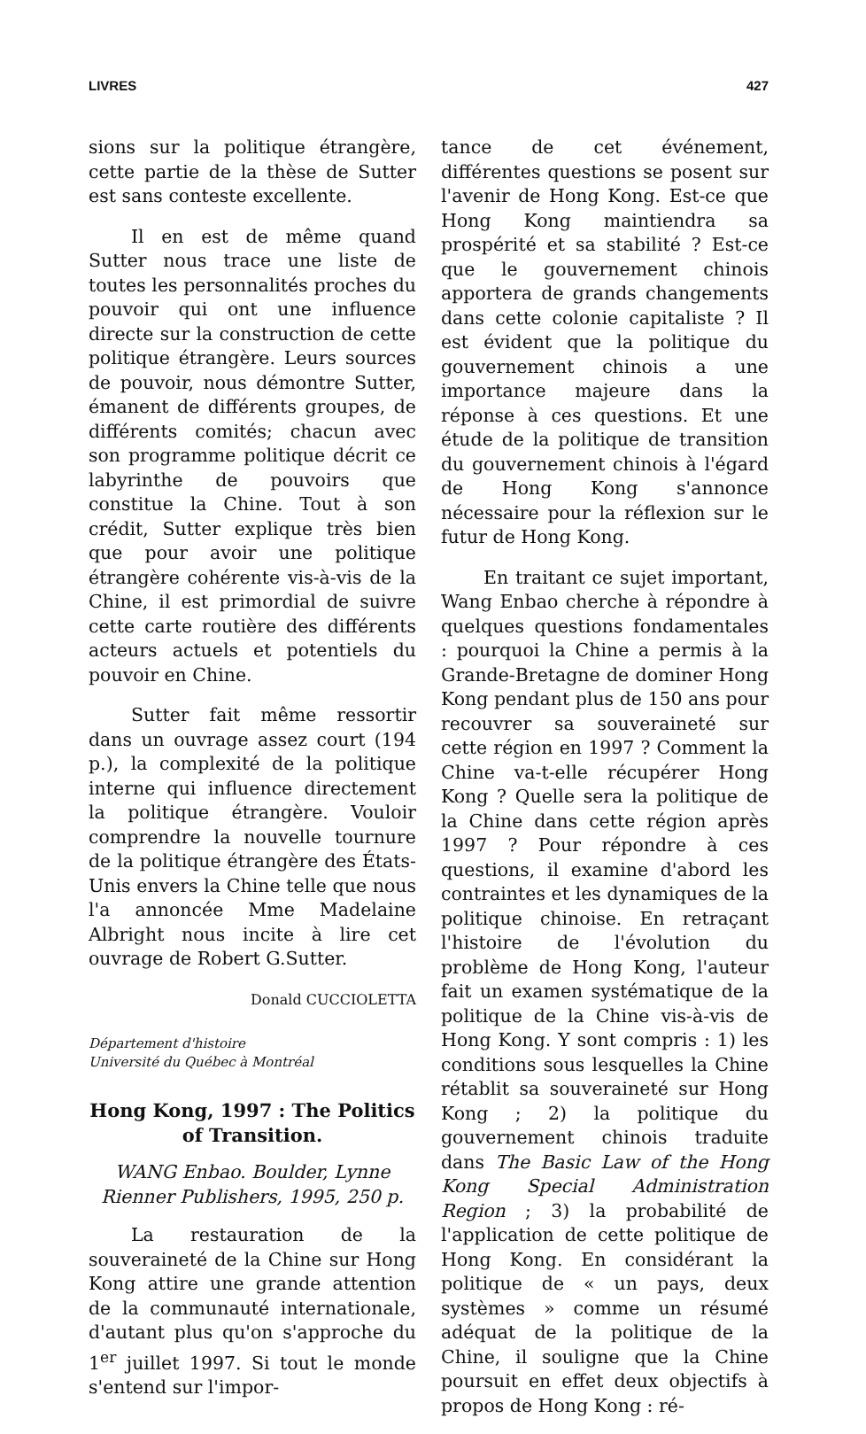LIVRES 427
sions sur la politique étrangère, cette partie de la thèse de Sutter est sans conteste excellente.
Il en est de même quand Sutter nous trace une liste de toutes les personnalités proches du pouvoir qui ont une influence directe sur la construction de cette politique étrangère. Leurs sources de pouvoir, nous démontre Sutter, émanent de différents groupes, de différents comités; chacun avec son programme politique décrit ce labyrinthe de pouvoirs que constitue la Chine. Tout à son crédit, Sutter explique très bien que pour avoir une politique étrangère cohérente vis-à-vis de la Chine, il est primordial de suivre cette carte routière des différents acteurs actuels et potentiels du pouvoir en Chine.
Sutter fait même ressortir dans un ouvrage assez court (194 p.), la complexité de la politique interne qui influence directement la politique étrangère. Vouloir comprendre la nouvelle tournure de la politique étrangère des États-Unis envers la Chine telle que nous l'a annoncée Mme Madelaine Albright nous incite à lire cet ouvrage de Robert G.Sutter.
Donald CUCCIOLETTA
Département d'histoire
Université du Québec à Montréal
Hong Kong, 1997 : The Politics of Transition.
WANG Enbao. Boulder, Lynne Rienner Publishers, 1995, 250 p.
La restauration de la souveraineté de la Chine sur Hong Kong attire une grande attention de la communauté internationale, d'autant plus qu'on s'approche du 1<sup>er</sup> juillet 1997. Si tout le monde s'entend sur l'impor-
tance de cet événement, différentes questions se posent sur l'avenir de Hong Kong. Est-ce que Hong Kong maintiendra sa prospérité et sa stabilité ? Est-ce que le gouvernement chinois apportera de grands changements dans cette colonie capitaliste ? Il est évident que la politique du gouvernement chinois a une importance majeure dans la réponse à ces questions. Et une étude de la politique de transition du gouvernement chinois à l'égard de Hong Kong s'annonce nécessaire pour la réflexion sur le futur de Hong Kong.
En traitant ce sujet important, Wang Enbao cherche à répondre à quelques questions fondamentales : pourquoi la Chine a permis à la Grande-Bretagne de dominer Hong Kong pendant plus de 150 ans pour recouvrer sa souveraineté sur cette région en 1997 ? Comment la Chine va-t-elle récupérer Hong Kong ? Quelle sera la politique de la Chine dans cette région après 1997 ? Pour répondre à ces questions, il examine d'abord les contraintes et les dynamiques de la politique chinoise. En retraçant l'histoire de l'évolution du problème de Hong Kong, l'auteur fait un examen systématique de la politique de la Chine vis-à-vis de Hong Kong. Y sont compris : 1) les conditions sous lesquelles la Chine rétablit sa souveraineté sur Hong Kong ; 2) la politique du gouvernement chinois traduite dans The Basic Law of the Hong Kong Special Administration Region ; 3) la probabilité de l'application de cette politique de Hong Kong. En considérant la politique de « un pays, deux systèmes » comme un résumé adéquat de la politique de la Chine, il souligne que la Chine poursuit en effet deux objectifs à propos de Hong Kong : ré-